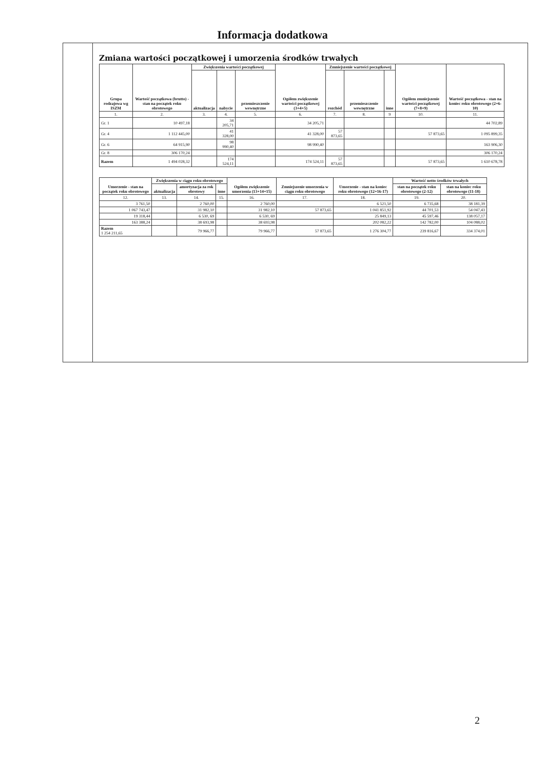Informacja dodatkowa
Zmiana wartości początkowej i umorzenia środków trwałych
| Grupa rodzajowa wg ISZM | Wartość początkowa (brutto) - stan na początek roku obrotowego | Zwiększenia wartości początkowej | | | Ogółem zwiększenie wartości początkowej (3+4+5) | Zmniejszenie wartości początkowej | | | Ogółem zmniejszenie wartości początkowej (7+8+9) | Wartość początkowa - stan na koniec roku obrotowego (2+6-10) |
| --- | --- | --- | --- | --- | --- | --- | --- | --- | --- | --- |
| | | aktualizacja | nabycie | przemieszczenie wewnętrzne | | rozchód | przemieszczenie wewnętrzne | inne | | |
| 1. | 2. | 3. | 4. | 5. | 6. | 7. | 8. | 9 | 10. | 11. |
| Gr. 1 | 10 497,18 | | 34 205,71 | | 34 205,71 | | | | | 44 702,89 |
| Gr. 4 | 1 112 445,00 | | 41 328,00 | | 41 328,00 | 57 873,65 | | | 57 873,65 | 1 095 899,35 |
| Gr. 6 | 64 915,90 | | 98 990,40 | | 98 990,40 | | | | | 163 906,30 |
| Gr. 8 | 306 170,24 | | | | | | | | | 306 170,24 |
| Razem | 1 494 028,32 | | 174 524,11 | | 174 524,11 | 57 873,65 | | | 57 873,65 | 1 610 678,78 |
| Umorzenie - stan na początek roku obrotowego | Zwiększenia w ciągu roku obrotowego | | | Ogółem zwiększenie umorzenia (13+14+15) | Zmniejszenie umorzenia w ciągu roku obrotowego | Umorzenie - stan na koniec roku obrotowego (12+16-17) | Wartość netto środków trwałych | |
| --- | --- | --- | --- | --- | --- | --- | --- | --- |
| | aktualizacja | amortyzacja za rok obrotowy | inne | | | | stan na początek roku obrotowego (2-12) | stan na koniec roku obrotowego (11-18) |
| 12. | 13. | 14. | 15. | 16. | 17. | 18. | 19. | 20. |
| 3 761,50 | | 2 760,00 | | 2 760,00 | | 6 521,50 | 6 735,68 | 38 181,39 |
| 1 067 743,47 | | 31 982,10 | | 31 982,10 | 57 873,65 | 1 041 851,92 | 44 701,53 | 54 047,43 |
| 19 318,44 | | 6 530, 69 | | 6 530, 69 | | 25 849,13 | 45 597,46 | 138 057,17 |
| 163 388,24 | | 38 693,98 | | 38 693,98 | | 202 082,22 | 142 782,00 | 104 088,02 |
| Razem 1 254 211,65 | | 79 966,77 | | 79 966,77 | 57 873,65 | 1 276 304,77 | 239 816,67 | 334 374,01 |
2